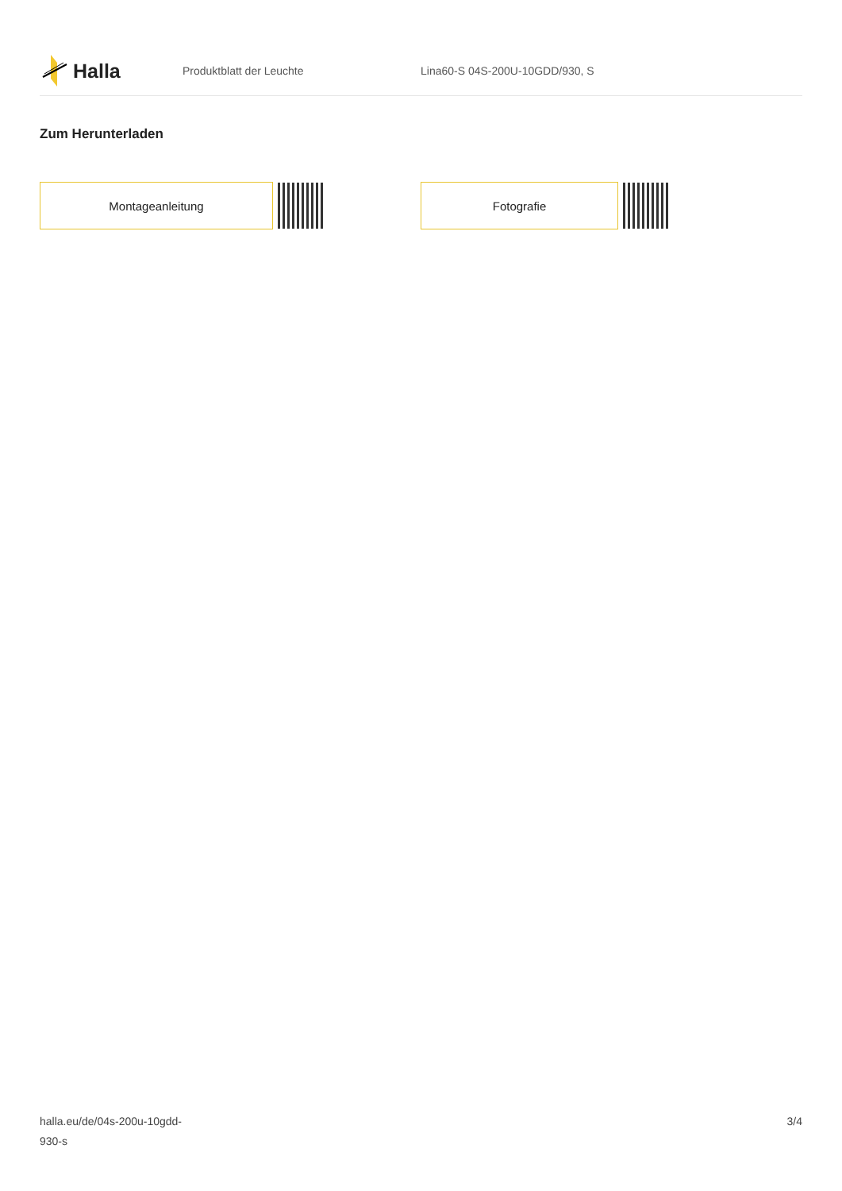Halla
Produktblatt der Leuchte Lina60-S 04S-200U-10GDD/930, S
Zum Herunterladen
Montageanleitung Fotografie
halla.eu/de/04s-200u-10gdd-
930-s
3/4